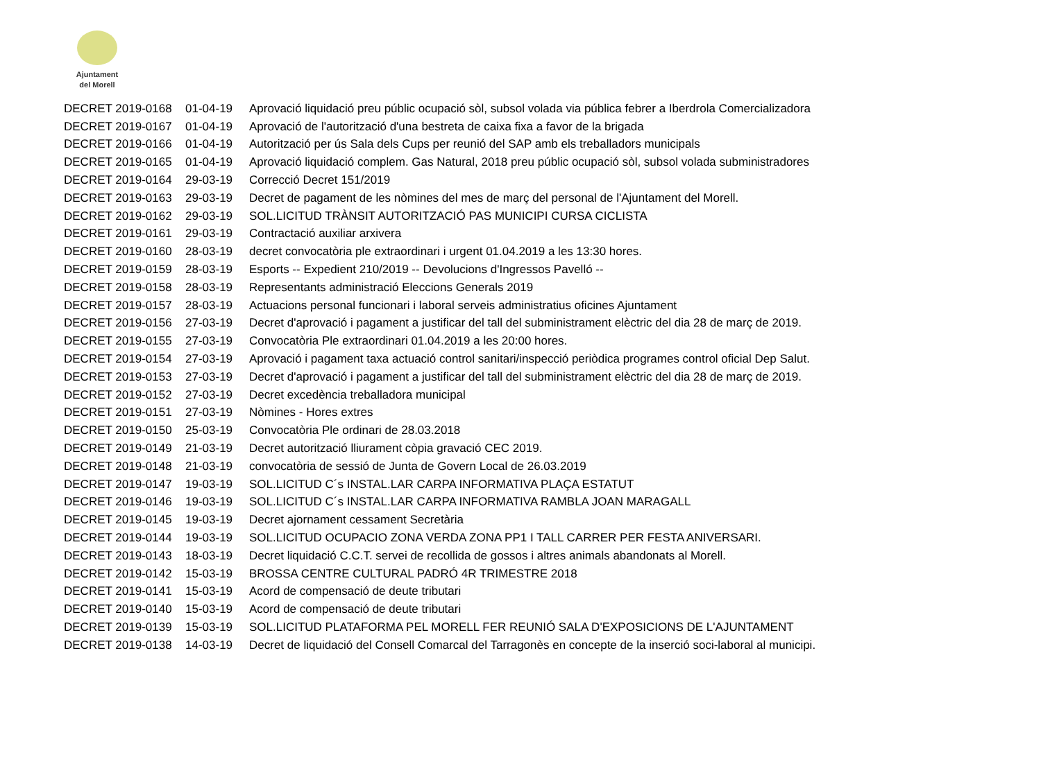Ajuntament
del Morell
| DECRET 2019-0168 | 01-04-19 | Aprovació liquidació preu públic ocupació sòl, subsol volada via pública febrer a Iberdrola Comercializadora |
| DECRET 2019-0167 | 01-04-19 | Aprovació de l'autorització d'una bestreta de caixa fixa a favor de la brigada |
| DECRET 2019-0166 | 01-04-19 | Autorització per ús Sala dels Cups per reunió del SAP amb els treballadors municipals |
| DECRET 2019-0165 | 01-04-19 | Aprovació liquidació complem. Gas Natural, 2018 preu públic ocupació sòl, subsol volada subministradores |
| DECRET 2019-0164 | 29-03-19 | Correcció Decret 151/2019 |
| DECRET 2019-0163 | 29-03-19 | Decret de pagament de les nòmines del mes de març del personal de l'Ajuntament del Morell. |
| DECRET 2019-0162 | 29-03-19 | SOL.LICITUD TRÀNSIT AUTORITZACIÓ PAS MUNICIPI CURSA CICLISTA |
| DECRET 2019-0161 | 29-03-19 | Contractació auxiliar arxivera |
| DECRET 2019-0160 | 28-03-19 | decret convocatòria ple extraordinari i urgent 01.04.2019 a les 13:30 hores. |
| DECRET 2019-0159 | 28-03-19 | Esports -- Expedient 210/2019 -- Devolucions d'Ingressos Pavelló -- |
| DECRET 2019-0158 | 28-03-19 | Representants administració Eleccions Generals 2019 |
| DECRET 2019-0157 | 28-03-19 | Actuacions personal funcionari i laboral serveis administratius oficines Ajuntament |
| DECRET 2019-0156 | 27-03-19 | Decret d'aprovació i pagament a justificar del tall del subministrament elèctric del dia 28 de març de 2019. |
| DECRET 2019-0155 | 27-03-19 | Convocatòria Ple extraordinari 01.04.2019 a les 20:00 hores. |
| DECRET 2019-0154 | 27-03-19 | Aprovació i pagament taxa actuació control sanitari/inspecció periòdica programes control oficial Dep Salut. |
| DECRET 2019-0153 | 27-03-19 | Decret d'aprovació i pagament a justificar del tall del subministrament elèctric del dia 28 de març de 2019. |
| DECRET 2019-0152 | 27-03-19 | Decret excedència treballadora municipal |
| DECRET 2019-0151 | 27-03-19 | Nòmines - Hores extres |
| DECRET 2019-0150 | 25-03-19 | Convocatòria Ple ordinari de 28.03.2018 |
| DECRET 2019-0149 | 21-03-19 | Decret autorització lliurament còpia gravació CEC 2019. |
| DECRET 2019-0148 | 21-03-19 | convocatòria de sessió de Junta de Govern Local de 26.03.2019 |
| DECRET 2019-0147 | 19-03-19 | SOL.LICITUD C´s INSTAL.LAR CARPA INFORMATIVA PLAÇA ESTATUT |
| DECRET 2019-0146 | 19-03-19 | SOL.LICITUD C´s INSTAL.LAR CARPA INFORMATIVA RAMBLA JOAN MARAGALL |
| DECRET 2019-0145 | 19-03-19 | Decret ajornament cessament Secretària |
| DECRET 2019-0144 | 19-03-19 | SOL.LICITUD OCUPACIO ZONA VERDA ZONA PP1 I TALL CARRER PER FESTA ANIVERSARI. |
| DECRET 2019-0143 | 18-03-19 | Decret liquidació C.C.T. servei de recollida de gossos i altres animals abandonats al Morell. |
| DECRET 2019-0142 | 15-03-19 | BROSSA CENTRE CULTURAL PADRÓ 4R TRIMESTRE 2018 |
| DECRET 2019-0141 | 15-03-19 | Acord de compensació de deute tributari |
| DECRET 2019-0140 | 15-03-19 | Acord de compensació de deute tributari |
| DECRET 2019-0139 | 15-03-19 | SOL.LICITUD PLATAFORMA PEL MORELL FER REUNIÓ SALA D'EXPOSICIONS DE L'AJUNTAMENT |
| DECRET 2019-0138 | 14-03-19 | Decret de liquidació del Consell Comarcal del Tarragonès en concepte de la inserció soci-laboral al municipi. |